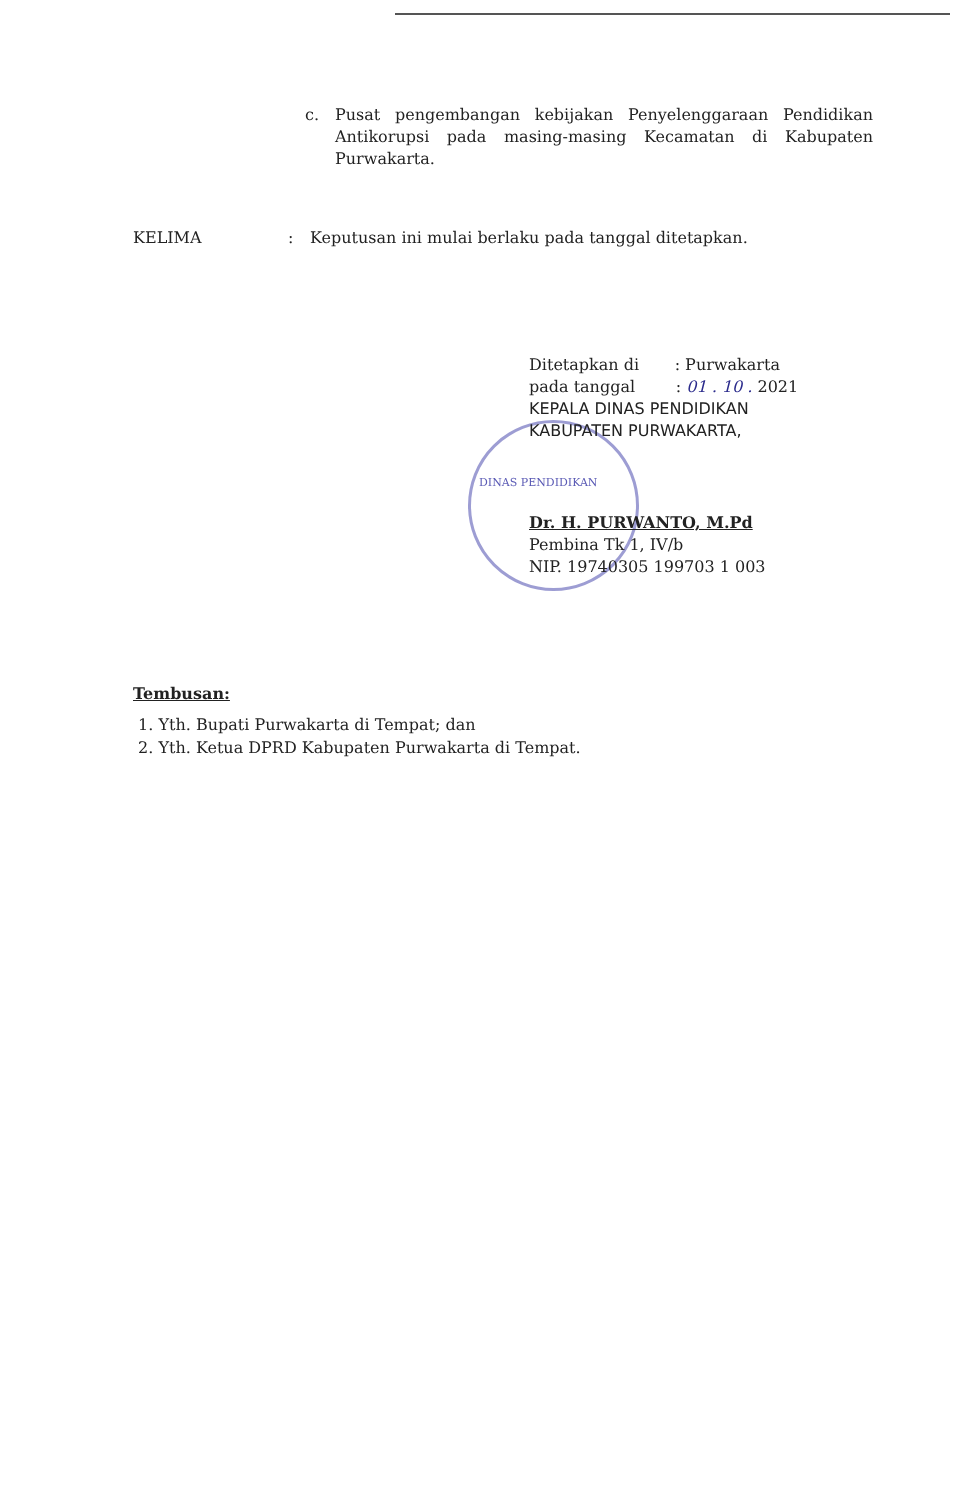c. Pusat pengembangan kebijakan Penyelenggaraan Pendidikan Antikorupsi pada masing-masing Kecamatan di Kabupaten Purwakarta.
KELIMA: Keputusan ini mulai berlaku pada tanggal ditetapkan.
Ditetapkan di : Purwakarta
pada tanggal : 01 . 10 . 2021
KEPALA DINAS PENDIDIKAN
KABUPATEN PURWAKARTA,
DINAS PENDIDIKAN
Dr. H. PURWANTO, M.Pd
Pembina Tk 1, IV/b
NIP. 19740305 199703 1 003
Tembusan:
1. Yth. Bupati Purwakarta di Tempat; dan
2. Yth. Ketua DPRD Kabupaten Purwakarta di Tempat.